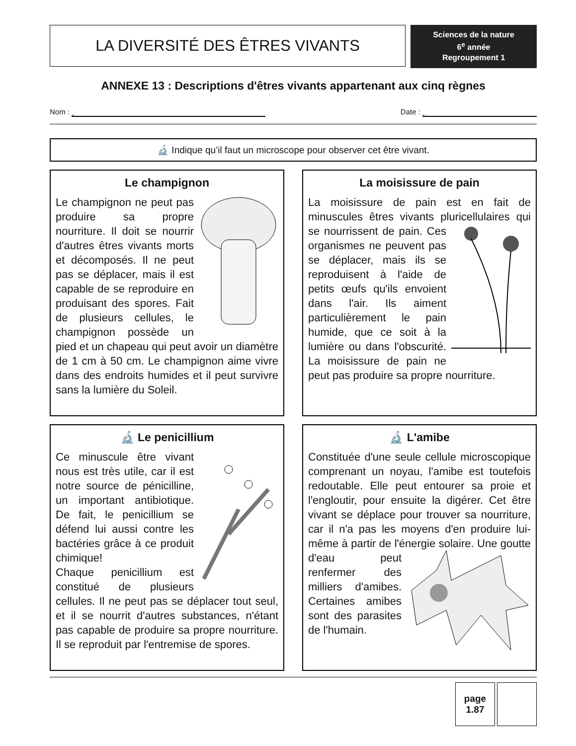LA DIVERSITÉ DES ÊTRES VIVANTS
Sciences de la nature
6<sup>e</sup> année
Regroupement 1
ANNEXE 13 : Descriptions d'êtres vivants appartenant aux cinq règnes
Nom : Date :
🔬 Indique qu’il faut un microscope pour observer cet être vivant.
Le champignon
Le champignon ne peut pas produire sa propre nourriture. Il doit se nourrir d'autres êtres vivants morts et décomposés. Il ne peut pas se déplacer, mais il est capable de se reproduire en produisant des spores. Fait de plusieurs cellules, le champignon possède un pied et un chapeau qui peut avoir un diamètre de 1 cm à 50 cm. Le champignon aime vivre dans des endroits humides et il peut survivre sans la lumière du Soleil.
La moisissure de pain
La moisissure de pain est en fait de minuscules êtres vivants pluricellulaires qui se nourrissent de pain. Ces organismes ne peuvent pas se déplacer, mais ils se reproduisent à l'aide de petits œufs qu'ils envoient dans l'air. Ils aiment particulièrement le pain humide, que ce soit à la lumière ou dans l'obscurité. La moisissure de pain ne peut pas produire sa propre nourriture.
🔬 Le penicillium
Ce minuscule être vivant nous est très utile, car il est notre source de pénicilline, un important antibiotique. De fait, le penicillium se défend lui aussi contre les bactéries grâce à ce produit chimique!
Chaque penicillium est constitué de plusieurs cellules. Il ne peut pas se déplacer tout seul, et il se nourrit d'autres substances, n'étant pas capable de produire sa propre nourriture. Il se reproduit par l'entremise de spores.
🔬 L'amibe
Constituée d'une seule cellule microscopique comprenant un noyau, l'amibe est toutefois redoutable. Elle peut entourer sa proie et l'engloutir, pour ensuite la digérer. Cet être vivant se déplace pour trouver sa nourriture, car il n'a pas les moyens d'en produire lui-même à partir de l'énergie solaire. Une goutte d'eau peut renfermer des milliers d'amibes. Certaines amibes sont des parasites de l'humain.
page
1.87